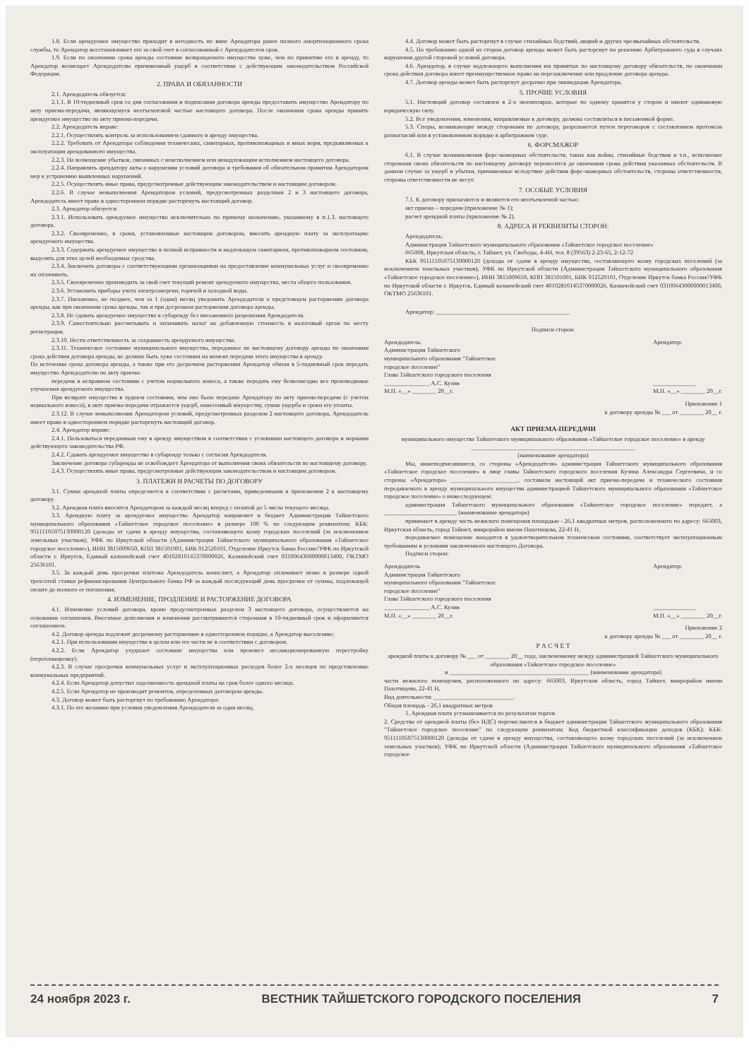1.8. Если арендуемое имущество приходит в негодность по вине Арендатора ранее полного амортизационного срока службы, то Арендатор восстанавливает его за свой счет в согласованный с Арендодателем срок.
1.9. Если по окончании срока аренды состояние возвращаемого имущества хуже, чем по принятию его в аренду, то Арендатор возмещает Арендодателю причиненный ущерб в соответствии с действующим законодательством Российской Федерации.
2. ПРАВА И ОБЯЗАННОСТИ
2.1. Арендодатель обязуется:
2.1.1. В 10-тидневный срок со дня согласования и подписания договора аренды предоставить имущество Арендатору по акту приема-передачи, являющемуся неотъемлемой частью настоящего договора. После окончания срока аренды принять арендуемое имущество по акту приема-передачи.
2.2. Арендодатель вправе:
2.2.1. Осуществлять контроль за использованием сданного в аренду имущества.
2.2.2. Требовать от Арендатора соблюдения технических, санитарных, противопожарных и иных норм, предъявляемых к эксплуатации арендованного имущества.
2.2.3. На возмещение убытков, связанных с неисполнением или ненадлежащим исполнением настоящего договора.
2.2.4. Направлять арендатору акты о нарушении условий договора и требования об обязательном принятии Арендатором мер к устранению выявленных нарушений.
2.2.5. Осуществлять иные права, предусмотренные действующим законодательством и настоящим договором.
2.2.6. В случае невыполнения Арендатором условий, предусмотренных разделами 2 и 3 настоящего договора, Арендодатель имеет право в одностороннем порядке расторгнуть настоящий договор.
2.3. Арендатор обязуется:
2.3.1. Использовать арендуемое имущество исключительно по прямому назначению, указанному в п.1.3. настоящего договора.
2.3.2. Своевременно, в сроки, установленные настоящим договором, вносить арендную плату за эксплуатацию арендуемого имущества.
2.3.3. Содержать арендуемое имущество в полной исправности и надлежащем санитарном, противопожарном состоянии, выделять для этих целей необходимые средства.
2.3.4. Заключать договоры с соответствующими организациями на предоставление коммунальных услуг и своевременно их оплачивать.
2.3.5. Своевременно производить за свой счет текущий ремонт арендуемого имущества, места общего пользования.
2.3.6. Установить приборы учета электроэнергии, горячей и холодной воды.
2.3.7. Письменно, не позднее, чем за 1 (один) месяц уведомить Арендодателя о предстоящем расторжении договора аренды, как при окончании срока аренды, так и при досрочном расторжении договора аренды.
2.3.8. Не сдавать арендуемое имущество в субаренду без письменного разрешения Арендодателя.
2.3.9. Самостоятельно рассчитывать и оплачивать налог на добавленную стоимость в налоговый орган по месту регистрации.
2.3.10. Нести ответственность за сохранность арендуемого имущества.
2.3.11. Техническое состояние муниципального имущества, переданное по настоящему договору аренды по окончании срока действия договора аренды, не должно быть хуже состояния на момент передачи этого имущества в аренду.
По истечении срока договора аренды, а также при его досрочном расторжении Арендатор обязан в 5-тидневный срок передать имущество Арендодателю по акту приема-
передачи в исправном состоянии с учетом нормального износа, а также передать ему безвозмездно все производимые улучшения арендуемого имущества.
При возврате имущества в худшем состоянии, чем оно было передано Арендатору по акту приема-передачи (с учетом нормального износа), в акте приема-передачи отражается ущерб, нанесенный имуществу, сумма ущерба и сроки его уплаты.
2.3.12. В случае невыполнения Арендатором условий, предусмотренных разделом 2 настоящего договора, Арендодатель имеет право в одностороннем порядке расторгнуть настоящий договор.
2.4. Арендатор вправе:
2.4.1. Пользоваться переданным ему в аренду имуществом в соответствии с условиями настоящего договора и нормами действующего законодательства РФ.
2.4.2. Сдавать арендуемое имущество в субаренду только с согласия Арендодателя.
Заключение договора субаренды не освобождает Арендатора от выполнения своих обязательств по настоящему договору.
2.4.3. Осуществлять иные права, предусмотренные действующим законодательством и настоящим договором.
3. ПЛАТЕЖИ И РАСЧЕТЫ ПО ДОГОВОРУ
3.1. Сумма арендной платы определяется в соответствии с расчетами, приведенными в приложении 2 к настоящему договору.
3.2. Арендная плата вносится Арендатором за каждый месяц вперед с оплатой до 5 числа текущего месяца.
3.3. Арендную плату за арендуемое имущество Арендатор направляет в бюджет Администрации Тайшетского муниципального образования «Тайшетское городское поселение» в размере 100 % по следующим реквизитам: КБК: 95111105075130000120 (доходы от сдачи в аренду имущества, составляющего казну городских поселений (за исключением земельных участков); УФК по Иркутской области (Администрация Тайшетского муниципального образования «Тайшетское городское поселение»), ИНН 3815009650, КПП 381501001, БИК 012520101, Отделение Иркутск банка России//УФК по Иркутской области г. Иркутск, Единый казначейский счет 40102810145370000026, Казначейский счет 03100643000000013400, ОКТМО 25636101.
3.5. За каждый день просрочки платежа Арендодатель начисляет, а Арендатор оплачивает пеню в размере одной трехсотой ставки рефинансирования Центрального банка РФ за каждый последующий день просрочки от суммы, подлежащей оплате до полного ее погашения.
4. ИЗМЕНЕНИЕ, ПРОДЛЕНИЕ И РАСТОРЖЕНИЕ ДОГОВОРА
4.1. Изменение условий договора, кроме предусмотренных разделом 3 настоящего договора, осуществляется на основании соглашения. Вносимые дополнения и изменения рассматриваются сторонами в 10-тидневный срок и оформляются соглашением.
4.2. Договор аренды подлежит досрочному расторжению в одностороннем порядке, а Арендатор выселению:
4.2.1. При использовании имущества в целом или его части не в соответствии с договором.
4.2.2. Если Арендатор ухудшает состояние имущества или произвел несанкционированную перестройку (перепланировку).
4.2.3. В случае просрочки коммунальных услуг и эксплуатационных расходов более 2-х месяцев по представлению коммунальных предприятий.
4.2.4. Если Арендатор допустил задолженность арендной платы на срок более одного месяца.
4.2.5. Если Арендатор не производит ремонтов, определенных договором аренды.
4.3. Договор может быть расторгнут по требованию Арендатора:
4.3.1. По его желанию при условии уведомления Арендодателя за один месяц.
4.4. Договор может быть расторгнут в случае стихийных бедствий, аварий и других чрезвычайных обстоятельств.
4.5. По требованию одной из сторон договор аренды может быть расторгнут по решению Арбитражного суда в случаях нарушения другой стороной условий договора.
4.6. Арендатор, в случае надлежащего выполнения им принятых по настоящему договору обязательств, по окончании срока действия договора имеет преимущественное право на перезаключение или продление договора аренды.
4.7. Договор аренды может быть расторгнут досрочно при ликвидации Арендатора.
5. ПРОЧИЕ УСЛОВИЯ
5.1. Настоящий договор составлен в 2-х экземплярах, которые по одному хранятся у сторон и имеют одинаковую юридическую силу.
5.2. Все уведомления, изменения, направляемые к договору, должны составляться в письменной форме.
5.3. Споры, возникающие между сторонами по договору, разрешаются путем переговоров с составлением протокола разногласий или в установленном порядке в арбитражном суде.
6. ФОРСМАЖОР
6.1. В случае возникновения форс-мажорных обстоятельств, таких как война, стихийные бедствия и т.п., исполнение сторонами своих обязательств по настоящему договору переносится до окончания срока действия указанных обстоятельств. В данном случае за ущерб и убытки, причиненные вследствие действия форс-мажорных обстоятельств, стороны ответственности, стороны ответственности не несут.
7. ОСОБЫЕ УСЛОВИЯ
7.1. К договору прилагаются и являются его неотъемлемой частью:
акт приема – передачи (приложение № 1);
расчет арендной платы (приложение № 2).
8. АДРЕСА И РЕКВИЗИТЫ СТОРОН:
Арендодатель:
Администрация Тайшетского муниципального образования «Тайшетское городское поселение»
665008, Иркутская область, г. Тайшет, ул. Свободы, 4-4Н, тел. 8 (39563) 2-23-65, 2-12-72
КБК 95111105075130000120 (доходы от сдачи в аренду имущества, составляющего казну городских поселений (за исключением земельных участков); УФК по Иркутской области (Администрация Тайшетского муниципального образования «Тайшетское городское поселение»), ИНН 3815009650, КПП 381501001, БИК 012520101, Отделение Иркутск банка России//УФК по Иркутской области г. Иркутск, Единый казначейский счет 40102810145370000026, Казначейский счет 03100643000000013400, ОКТМО 25636101.
Арендатор: ____________________________________________
Подписи сторон:
Арендодатель:
Администрация Тайшетского
муниципального образования "Тайшетское
городское поселение"
Глава Тайшетского городского поселения
_______________ А.С. Кузин
М.П. «__» ________ 20__г.
Арендатор:
______________
М.П. «__» ________ 20__г.
Приложение 1
к договору аренды № ___ от ________ 20__ г.
АКТ ПРИЕМА-ПЕРЕДАЧИ
муниципального имущества Тайшетского муниципального образования «Тайшетское городское поселение» в аренду
______________________________________________________
(наименование арендатора)
Мы, нижеподписавшиеся, со стороны «Арендодателя» администрация Тайшетского муниципального образования «Тайшетское городское поселение» в лице главы Тайшетского городского поселения Кузина Александра Сергеевича, и со стороны «Арендатора» ______________________, составили настоящий акт приема-передачи и технического состояния передаваемого в аренду муниципального имущества администрацией Тайшетского муниципального образования «Тайшетское городское поселение» о нижеследующем:
администрация Тайшетского муниципального образования «Тайшетское городское поселение» передает, а ________________________ (наименование арендатора)
принимает в аренду часть нежилого помещения площадью - 26,1 квадратных метров, расположенного по адресу: 665003, Иркутская область, город Тайшет, микрорайон имени Пахотищева, 22-41 Н,
передаваемое помещение находится в удовлетворительном техническом состоянии, соответствует эксплуатационным требованиям и условиям заключенного настоящего Договора.
Подписи сторон:
Арендодатель
Администрация Тайшетского
муниципального образования "Тайшетское
городское поселение"
Глава Тайшетского городского поселения
_______________ А.С. Кузин
М.П. «__» ________ 20__г.
Арендатор:
______________
М.П. «__» ________ 20__г.
Приложение 2
к договору аренды № ___ от ________ 20__ г.
Р А С Ч Е Т
арендной платы к договору № ___ от ________ 20__ года, заключенному между администрацией Тайшетского муниципального образования «Тайшетское городское поселение»
и ______________________________________________ (наименование арендатора)
части нежилого помещения, расположенного по адресу: 665003, Иркутская область, город Тайшет, микрорайон имени Пахотищева, 22-41 Н,
Вид деятельности: __________________________.
Общая площадь - 26,1 квадратных метров
1. Арендная плата устанавливается по результатам торгов
2. Средства от арендной платы (без НДС) перечисляются в бюджет администрации Тайшетского муниципального образования "Тайшетское городское поселение" по следующим реквизитам: Код бюджетной классификации доходов (КБК): КБК: 95111105075130000120 (доходы от сдачи в аренду имущества, составляющего казну городских поселений (за исключением земельных участков); УФК по Иркутской области (Администрация Тайшетского муниципального образования «Тайшетское городское
24 ноября 2023 г. ВЕСТНИК ТАЙШЕТСКОГО ГОРОДСКОГО ПОСЕЛЕНИЯ 7